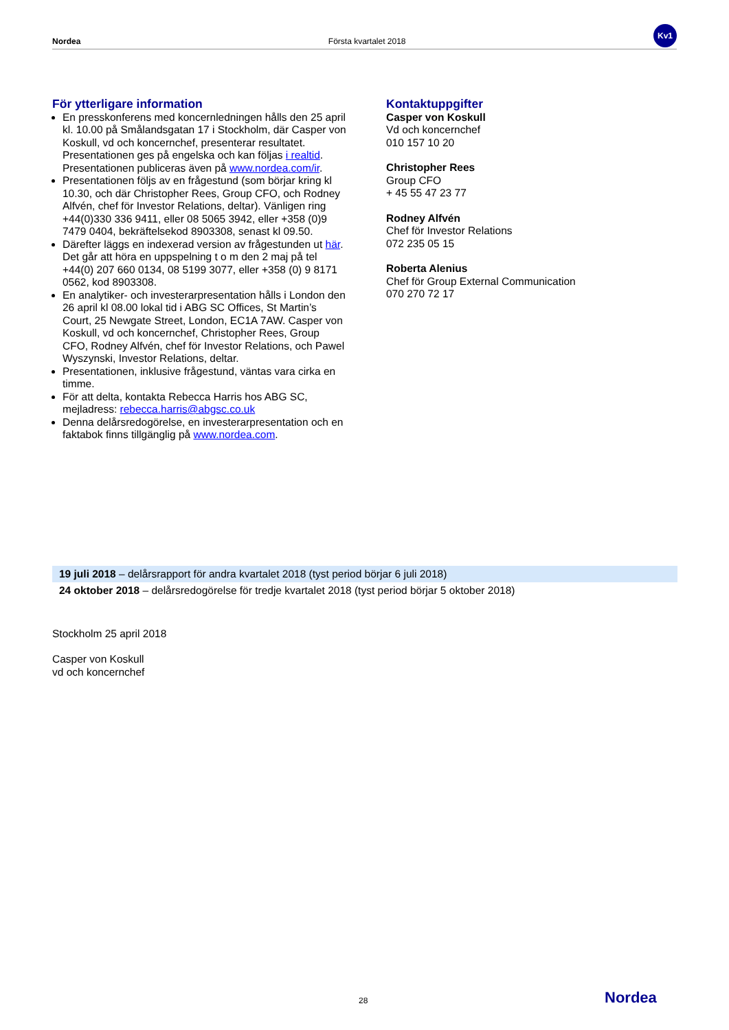Nordea Första kvartalet 2018
Kv1
För ytterligare information
En presskonferens med koncernledningen hålls den 25 april kl. 10.00 på Smålandsgatan 17 i Stockholm, där Casper von Koskull, vd och koncernchef, presenterar resultatet. Presentationen ges på engelska och kan följas i realtid. Presentationen publiceras även på www.nordea.com/ir.
Presentationen följs av en frågestund (som börjar kring kl 10.30, och där Christopher Rees, Group CFO, och Rodney Alfvén, chef för Investor Relations, deltar). Vänligen ring +44(0)330 336 9411, eller 08 5065 3942, eller +358 (0)9 7479 0404, bekräftelsekod 8903308, senast kl 09.50.
Därefter läggs en indexerad version av frågestunden ut här. Det går att höra en uppspelning t o m den 2 maj på tel +44(0) 207 660 0134, 08 5199 3077, eller +358 (0) 9 8171 0562, kod 8903308.
En analytiker- och investerarpresentation hålls i London den 26 april kl 08.00 lokal tid i ABG SC Offices, St Martin’s Court, 25 Newgate Street, London, EC1A 7AW. Casper von Koskull, vd och koncernchef, Christopher Rees, Group CFO, Rodney Alfvén, chef för Investor Relations, och Pawel Wyszynski, Investor Relations, deltar.
Presentationen, inklusive frågestund, väntas vara cirka en timme.
För att delta, kontakta Rebecca Harris hos ABG SC, mejladress: rebecca.harris@abgsc.co.uk
Denna delårsredogörelse, en investerarpresentation och en faktabok finns tillgänglig på www.nordea.com.
Kontaktuppgifter
Casper von Koskull
Vd och koncernchef
010 157 10 20
Christopher Rees
Group CFO
+ 45 55 47 23 77
Rodney Alfvén
Chef för Investor Relations
072 235 05 15
Roberta Alenius
Chef för Group External Communication
070 270 72 17
19 juli 2018 – delårsrapport för andra kvartalet 2018 (tyst period börjar 6 juli 2018)
24 oktober 2018 – delårsredogörelse för tredje kvartalet 2018 (tyst period börjar 5 oktober 2018)
Stockholm 25 april 2018
Casper von Koskull
vd och koncernchef
28 Nordea